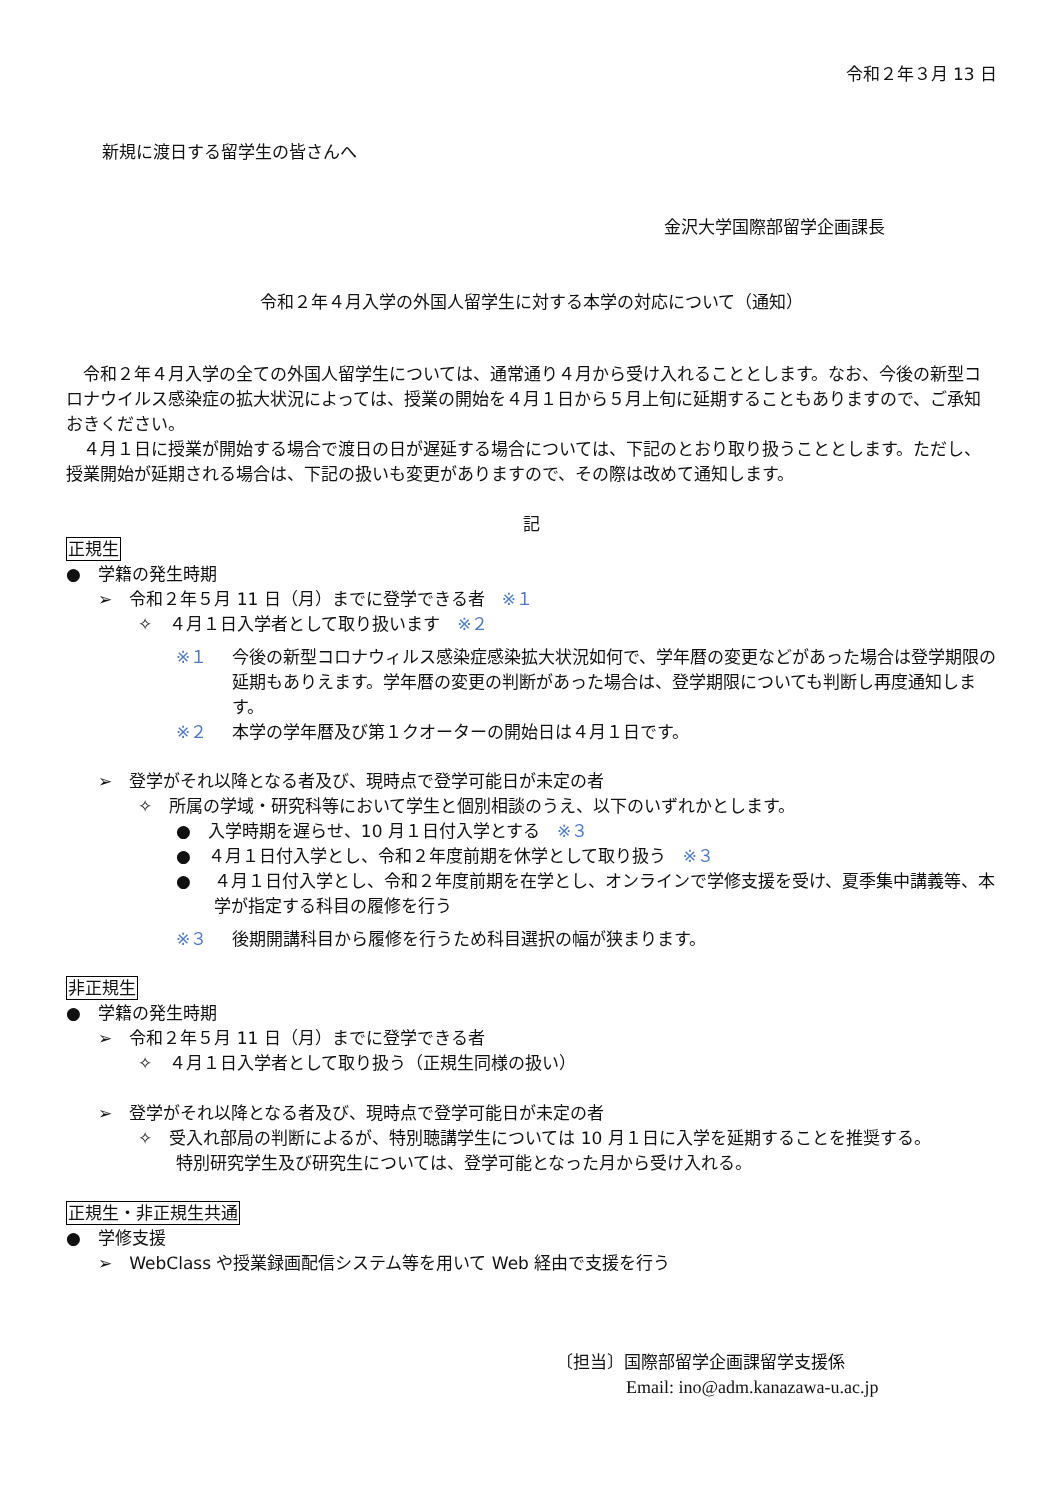令和２年３月 13 日
新規に渡日する留学生の皆さんへ
金沢大学国際部留学企画課長
令和２年４月入学の外国人留学生に対する本学の対応について（通知）
令和２年４月入学の全ての外国人留学生については、通常通り４月から受け入れることとします。なお、今後の新型コロナウイルス感染症の拡大状況によっては、授業の開始を４月１日から５月上旬に延期することもありますので、ご承知おきください。
４月１日に授業が開始する場合で渡日の日が遅延する場合については、下記のとおり取り扱うこととします。ただし、授業開始が延期される場合は、下記の扱いも変更がありますので、その際は改めて通知します。
記
正規生
●　学籍の発生時期
➢　令和２年５月 11 日（月）までに登学できる者　※１
✧　４月１日入学者として取り扱います　※２
※１ 今後の新型コロナウィルス感染症感染拡大状況如何で、学年暦の変更などがあった場合は登学期限の延期もありえます。学年暦の変更の判断があった場合は、登学期限についても判断し再度通知します。
※２ 本学の学年暦及び第１クオーターの開始日は４月１日です。
➢　登学がそれ以降となる者及び、現時点で登学可能日が未定の者
✧　所属の学域・研究科等において学生と個別相談のうえ、以下のいずれかとします。
●　入学時期を遅らせ、10 月１日付入学とする　※３
●　４月１日付入学とし、令和２年度前期を休学として取り扱う　※３
● ４月１日付入学とし、令和２年度前期を在学とし、オンラインで学修支援を受け、夏季集中講義等、本学が指定する科目の履修を行う
※３ 後期開講科目から履修を行うため科目選択の幅が狭まります。
非正規生
●　学籍の発生時期
➢　令和２年５月 11 日（月）までに登学できる者
✧　４月１日入学者として取り扱う（正規生同様の扱い）
➢　登学がそれ以降となる者及び、現時点で登学可能日が未定の者
✧　受入れ部局の判断によるが、特別聴講学生については 10 月１日に入学を延期することを推奨する。
特別研究学生及び研究生については、登学可能となった月から受け入れる。
正規生・非正規生共通
●　学修支援
➢　WebClass や授業録画配信システム等を用いて Web 経由で支援を行う
〔担当〕国際部留学企画課留学支援係
Email: ino@adm.kanazawa-u.ac.jp